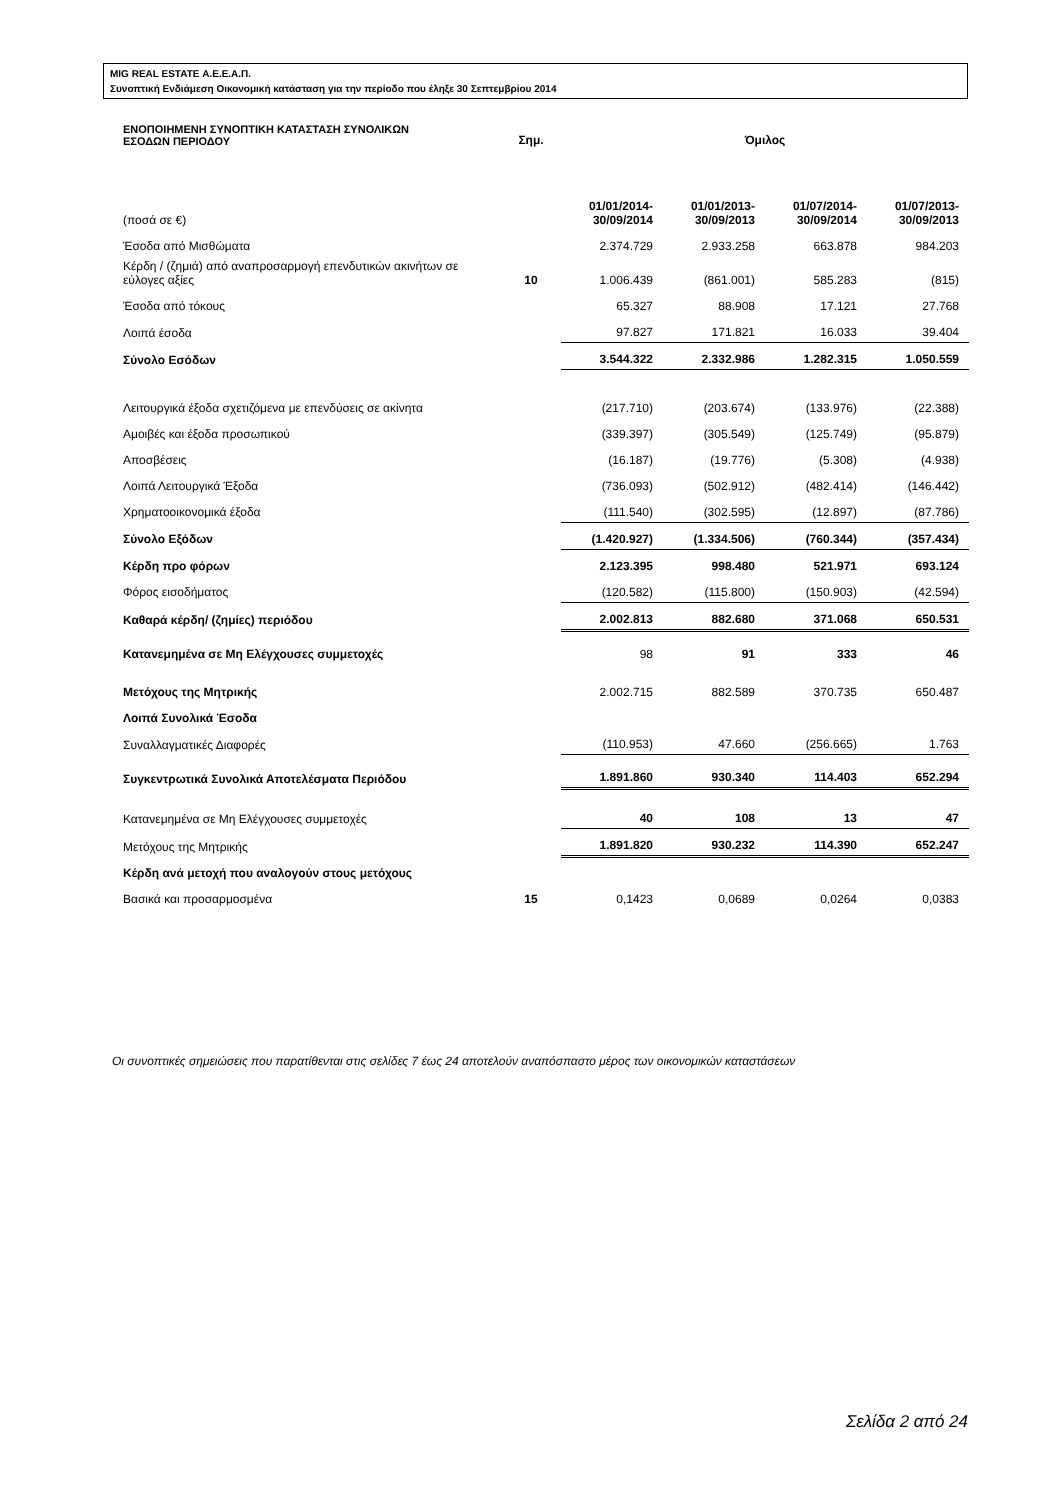MIG REAL ESTATE Α.Ε.Ε.Α.Π.
Συνοπτική Ενδιάμεση Οικονομική κατάσταση για την περίοδο που έληξε 30 Σεπτεμβρίου 2014
| ΕΝΟΠΟΙΗΜΕΝΗ ΣΥΝΟΠΤΙΚΗ ΚΑΤΑΣΤΑΣΗ ΣΥΝΟΛΙΚΩΝ ΕΣΟΔΩΝ ΠΕΡΙΟΔΟΥ | Σημ. | Όμιλος | | | |
| (ποσά σε €) | | 01/01/2014- 30/09/2014 | 01/01/2013- 30/09/2013 | 01/07/2014- 30/09/2014 | 01/07/2013- 30/09/2013 |
| Έσοδα από Μισθώματα | | 2.374.729 | 2.933.258 | 663.878 | 984.203 |
| Κέρδη / (ζημιά) από αναπροσαρμογή επενδυτικών ακινήτων σε εύλογες αξίες | 10 | 1.006.439 | (861.001) | 585.283 | (815) |
| Έσοδα από τόκους | | 65.327 | 88.908 | 17.121 | 27.768 |
| Λοιπά έσοδα | | 97.827 | 171.821 | 16.033 | 39.404 |
| Σύνολο Εσόδων | | 3.544.322 | 2.332.986 | 1.282.315 | 1.050.559 |
| Λειτουργικά έξοδα σχετιζόμενα με επενδύσεις σε ακίνητα | | (217.710) | (203.674) | (133.976) | (22.388) |
| Αμοιβές και έξοδα προσωπικού | | (339.397) | (305.549) | (125.749) | (95.879) |
| Αποσβέσεις | | (16.187) | (19.776) | (5.308) | (4.938) |
| Λοιπά Λειτουργικά Έξοδα | | (736.093) | (502.912) | (482.414) | (146.442) |
| Χρηματοοικονομικά έξοδα | | (111.540) | (302.595) | (12.897) | (87.786) |
| Σύνολο Εξόδων | | (1.420.927) | (1.334.506) | (760.344) | (357.434) |
| Κέρδη προ φόρων | | 2.123.395 | 998.480 | 521.971 | 693.124 |
| Φόρος εισοδήματος | | (120.582) | (115.800) | (150.903) | (42.594) |
| Καθαρά κέρδη/ (ζημίες) περιόδου | | 2.002.813 | 882.680 | 371.068 | 650.531 |
| Κατανεμημένα σε Μη Ελέγχουσες συμμετοχές | | 98 | 91 | 333 | 46 |
| Μετόχους της Μητρικής | | 2.002.715 | 882.589 | 370.735 | 650.487 |
| Λοιπά Συνολικά Έσοδα | | | | | |
| Συναλλαγματικές Διαφορές | | (110.953) | 47.660 | (256.665) | 1.763 |
| Συγκεντρωτικά Συνολικά Αποτελέσματα Περιόδου | | 1.891.860 | 930.340 | 114.403 | 652.294 |
| Κατανεμημένα σε Μη Ελέγχουσες συμμετοχές | | 40 | 108 | 13 | 47 |
| Μετόχους της Μητρικής | | 1.891.820 | 930.232 | 114.390 | 652.247 |
| Κέρδη ανά μετοχή που αναλογούν στους μετόχους | | | | | |
| Βασικά και προσαρμοσμένα | 15 | 0,1423 | 0,0689 | 0,0264 | 0,0383 |
Οι συνοπτικές σημειώσεις που παρατίθενται στις σελίδες 7 έως 24 αποτελούν αναπόσπαστο μέρος των οικονομικών καταστάσεων
Σελίδα 2 από 24